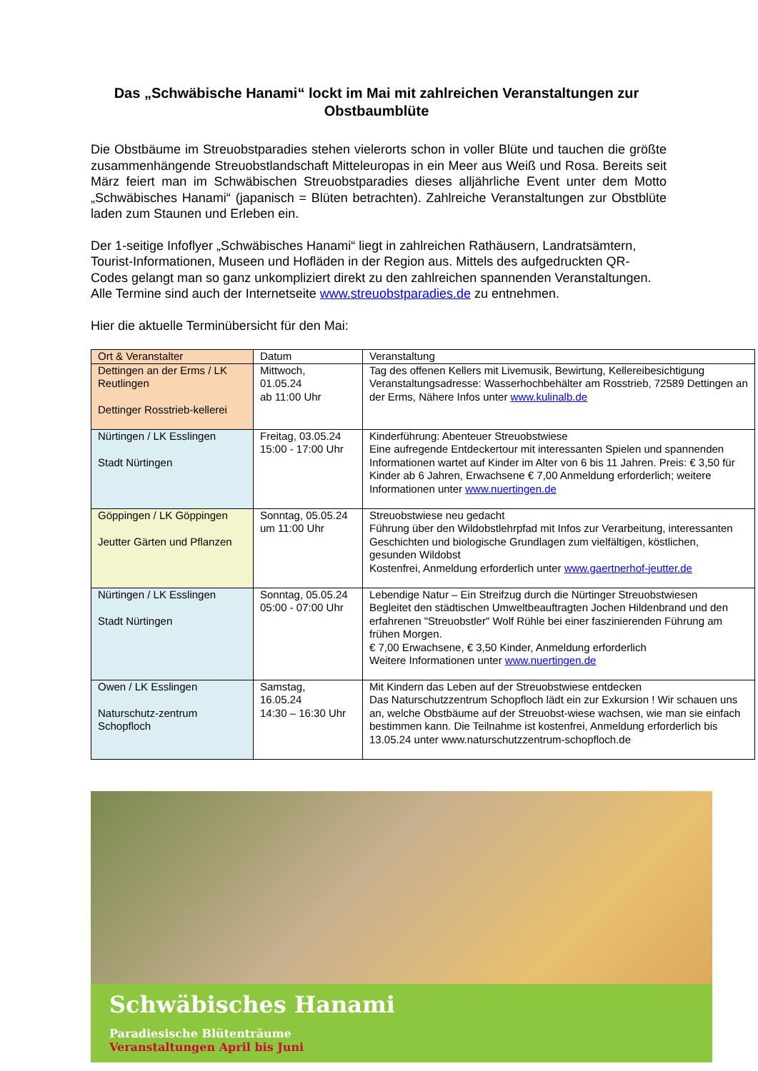Das „Schwäbische Hanami“ lockt im Mai mit zahlreichen Veranstaltungen zur Obstbaumblüte
Die Obstbäume im Streuobstparadies stehen vielerorts schon in voller Blüte und tauchen die größte zusammenhängende Streuobstlandschaft Mitteleuropas in ein Meer aus Weiß und Rosa. Bereits seit März feiert man im Schwäbischen Streuobstparadies dieses alljährliche Event unter dem Motto „Schwäbisches Hanami“ (japanisch = Blüten betrachten). Zahlreiche Veranstaltungen zur Obstblüte laden zum Staunen und Erleben ein.
Der 1-seitige Infoflyer „Schwäbisches Hanami“ liegt in zahlreichen Rathäusern, Landratsämtern, Tourist-Informationen, Museen und Hofläden in der Region aus. Mittels des aufgedruckten QR-Codes gelangt man so ganz unkompliziert direkt zu den zahlreichen spannenden Veranstaltungen. Alle Termine sind auch der Internetseite www.streuobstparadies.de zu entnehmen.
Hier die aktuelle Terminübersicht für den Mai:
| Ort & Veranstalter | Datum | Veranstaltung |
| --- | --- | --- |
| Dettingen an der Erms / LK Reutlingen Dettinger Rosstrieb-kellerei | Mittwoch, 01.05.24 ab 11:00 Uhr | Tag des offenen Kellers mit Livemusik, Bewirtung, Kellereibesichtigung Veranstaltungsadresse: Wasserhochbehälter am Rosstrieb, 72589 Dettingen an der Erms, Nähere Infos unter www.kulinalb.de |
| Nürtingen / LK Esslingen Stadt Nürtingen | Freitag, 03.05.24 15:00 - 17:00 Uhr | Kinderführung: Abenteuer Streuobstwiese Eine aufregende Entdeckertour mit interessanten Spielen und spannenden Informationen wartet auf Kinder im Alter von 6 bis 11 Jahren. Preis: € 3,50 für Kinder ab 6 Jahren, Erwachsene € 7,00 Anmeldung erforderlich; weitere Informationen unter www.nuertingen.de |
| Göppingen / LK Göppingen Jeutter Gärten und Pflanzen | Sonntag, 05.05.24 um 11:00 Uhr | Streuobstwiese neu gedacht Führung über den Wildobstlehrpfad mit Infos zur Verarbeitung, interessanten Geschichten und biologische Grundlagen zum vielfältigen, köstlichen, gesunden Wildobst Kostenfrei, Anmeldung erforderlich unter www.gaertnerhof-jeutter.de |
| Nürtingen / LK Esslingen Stadt Nürtingen | Sonntag, 05.05.24 05:00 - 07:00 Uhr | Lebendige Natur – Ein Streifzug durch die Nürtinger Streuobstwiesen Begleitet den städtischen Umweltbeauftragten Jochen Hildenbrand und den erfahrenen "Streuobstler" Wolf Rühle bei einer faszinierenden Führung am frühen Morgen. € 7,00 Erwachsene, € 3,50 Kinder, Anmeldung erforderlich Weitere Informationen unter www.nuertingen.de |
| Owen / LK Esslingen Naturschutz-zentrum Schopfloch | Samstag, 16.05.24 14:30 – 16:30 Uhr | Mit Kindern das Leben auf der Streuobstwiese entdecken Das Naturschutzzentrum Schopfloch lädt ein zur Exkursion ! Wir schauen uns an, welche Obstbäume auf der Streuobst-wiese wachsen, wie man sie einfach bestimmen kann. Die Teilnahme ist kostenfrei, Anmeldung erforderlich bis 13.05.24 unter www.naturschutzzentrum-schopfloch.de |
Schwäbisches Hanami
Paradiesische Blütenträume
Veranstaltungen April bis Juni